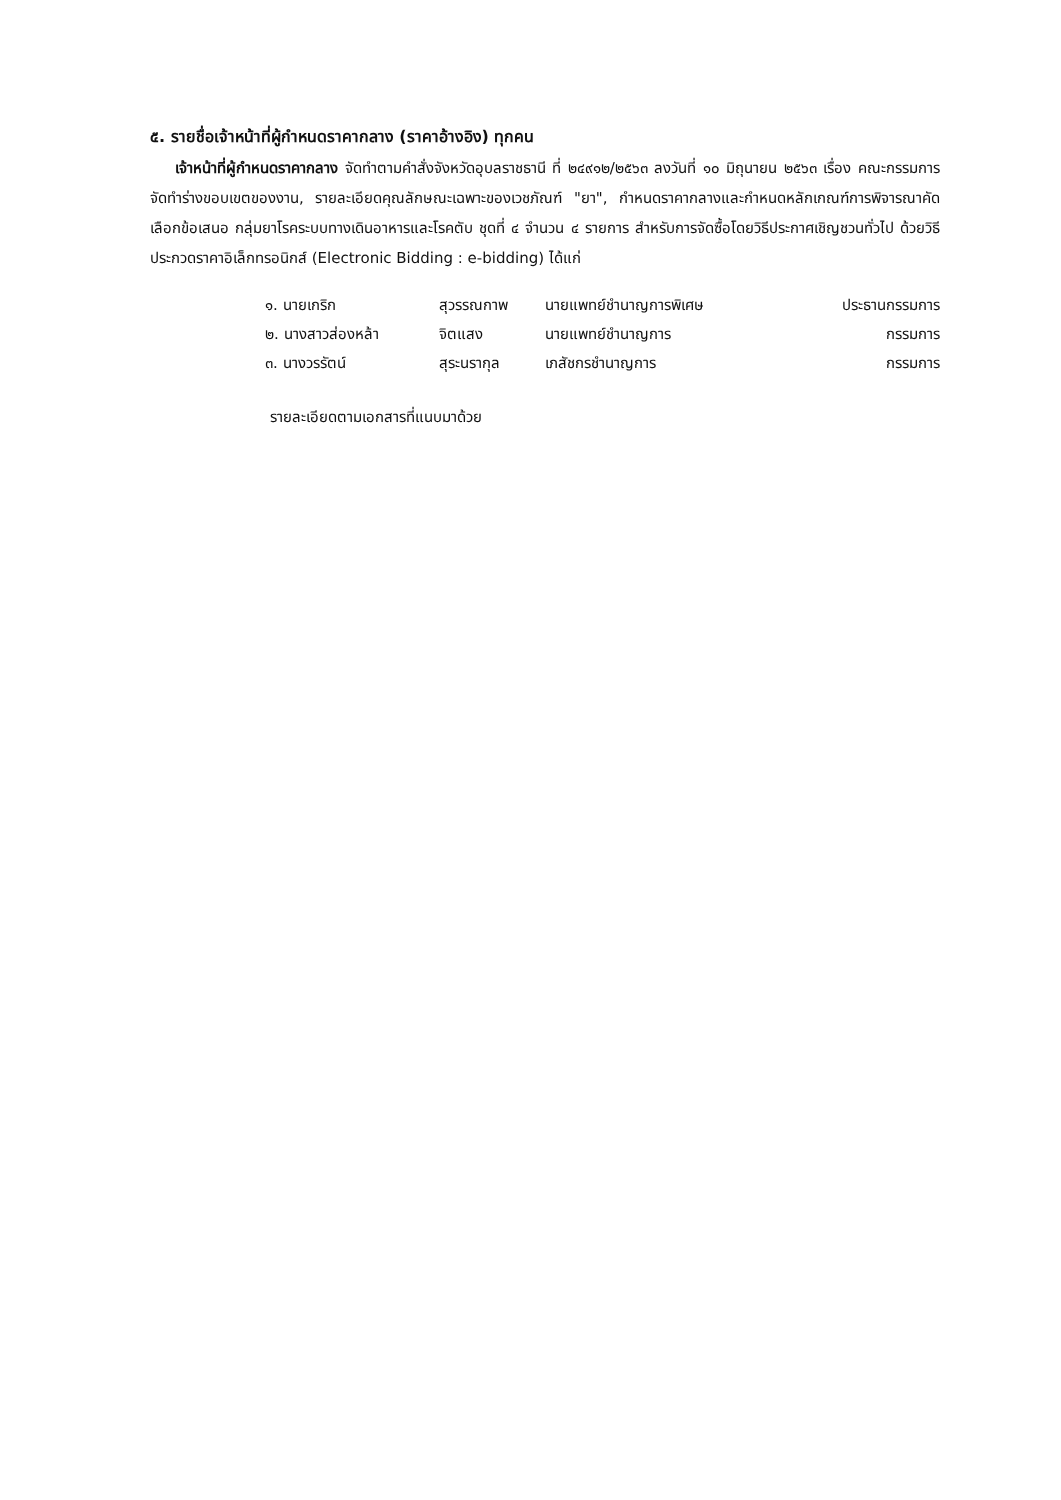๕. รายชื่อเจ้าหน้าที่ผู้กำหนดราคากลาง (ราคาอ้างอิง) ทุกคน
เจ้าหน้าที่ผู้กำหนดราคากลาง จัดทำตามคำสั่งจังหวัดอุบลราชธานี ที่ ๒๔๙๑๒/๒๕๖๓ ลงวันที่ ๑๐ มิถุนายน ๒๕๖๓ เรื่อง คณะกรรมการจัดทำร่างขอบเขตของงาน, รายละเอียดคุณลักษณะเฉพาะของเวชภัณฑ์ "ยา", กำหนดราคากลางและกำหนดหลักเกณฑ์การพิจารณาคัดเลือกข้อเสนอ กลุ่มยาโรคระบบทางเดินอาหารและโรคตับ ชุดที่ ๔ จำนวน ๔ รายการ สำหรับการจัดซื้อโดยวิธีประกาศเชิญชวนทั่วไป ด้วยวิธีประกวดราคาอิเล็กทรอนิกส์ (Electronic Bidding : e-bidding) ได้แก่
| ๑. นายเกริก | สุวรรณกาพ | นายแพทย์ชำนาญการพิเศษ | ประธานกรรมการ |
| ๒. นางสาวส่องหล้า | จิตแสง | นายแพทย์ชำนาญการ | กรรมการ |
| ๓. นางวรรัตน์ | สุระนรากุล | เภสัชกรชำนาญการ | กรรมการ |
รายละเอียดตามเอกสารที่แนบมาด้วย